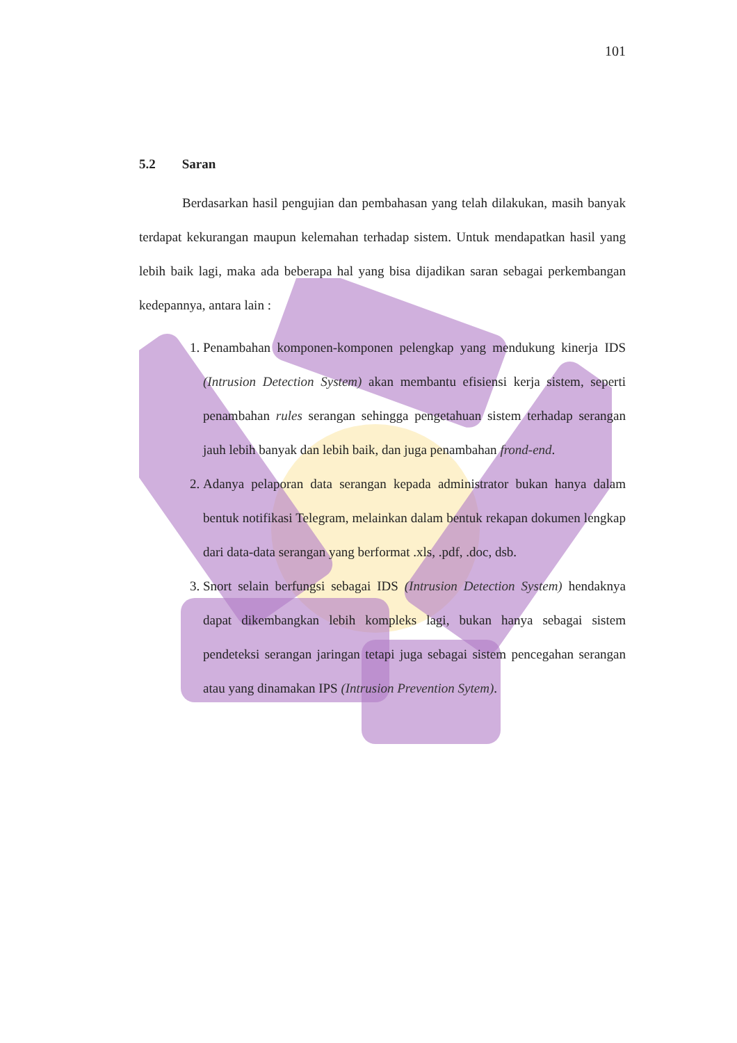101
5.2 Saran
Berdasarkan hasil pengujian dan pembahasan yang telah dilakukan, masih banyak terdapat kekurangan maupun kelemahan terhadap sistem. Untuk mendapatkan hasil yang lebih baik lagi, maka ada beberapa hal yang bisa dijadikan saran sebagai perkembangan kedepannya, antara lain :
1. Penambahan komponen-komponen pelengkap yang mendukung kinerja IDS (Intrusion Detection System) akan membantu efisiensi kerja sistem, seperti penambahan rules serangan sehingga pengetahuan sistem terhadap serangan jauh lebih banyak dan lebih baik, dan juga penambahan frond-end.
2. Adanya pelaporan data serangan kepada administrator bukan hanya dalam bentuk notifikasi Telegram, melainkan dalam bentuk rekapan dokumen lengkap dari data-data serangan yang berformat .xls, .pdf, .doc, dsb.
3. Snort selain berfungsi sebagai IDS (Intrusion Detection System) hendaknya dapat dikembangkan lebih kompleks lagi, bukan hanya sebagai sistem pendeteksi serangan jaringan tetapi juga sebagai sistem pencegahan serangan atau yang dinamakan IPS (Intrusion Prevention Sytem).